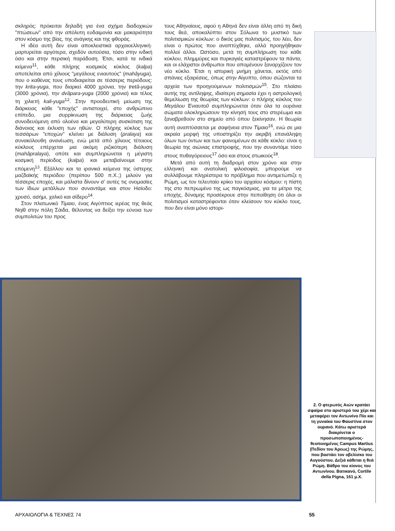σκληρός: πρόκειται δηλαδή για ένα σχήμα διαδοχικών "πτώσεων" από την απόλυτη ευδαιμονία και μακαριότητα στον κόσμο της βίας, της ανάγκης και της φθοράς.
Η ιδέα αυτή δεν είναι αποκλειστικά αρχαιοελληνική· μαρτυρείται αργότερα, σχεδόν αυτούσια, τόσο στην ινδική όσο και στην περσική παράδοση. Έτσι, κατά τα ινδικά κείμενα<sup>11</sup>, κάθε πλήρης κοσμικός κύκλος (kalpa) αποτελείται από χίλιους "μεγάλους ενιαυτούς" (mahâyuga), που ο καθένας τους υποδιαιρείται σε τέσσερις περιόδους: την krita-yuga, που διαρκεί 4000 χρόνια, την tretâ-yuga (3000 χρόνια), την dvâpara-yuga (2000 χρόνια) και τέλος τη χιλιετή kali-yuga<sup>12</sup>. Στην προοδευτική μείωση της διάρκειας κάθε "εποχής" αντιστοιχεί, στο ανθρώπινο επίπεδο, μια συρρίκνωση της διάρκειας ζωής συνοδευόμενη από ολοένα και μεγαλύτερη συσκότιση της διάνοιας και έκλυση των ηθών. Ο πλήρης κύκλος των τεσσάρων "εποχών" κλείνει με διάλυση (pralaya) και συνακόλουθη ανανέωση, ενώ μετά από χίλιους τέτοιους κύκλους επέρχεται μια ακόμη ριζικότερη διάλυση (mahâpralaya), οπότε και συμπληρώνεται η μέγιστη κοσμική περίοδος (kalpa) και μεταβαίνουμε στην επόμενη<sup>13</sup>. Εξάλλου και τα ιρανικά κείμενα της ύστερης μαζδαϊκής περιόδου (περίπου 500 π.Χ.;) μιλούν για τέσσερις εποχές, και μάλιστα δίνουν σ' αυτές τις ονομασίες των ίδιων μετάλλων που συναντάμε και στον Ησίοδο: χρυσό, ασήμι, χαλκό και σίδερο<sup>14</sup>.
Στον πλατωνικό Τίμαιο, ένας Αιγύπτιος ιερέας της θεάς Νηίθ στην πόλη Σάιδα, θέλοντας να δείξει την εύνοια των συμπολιτών του προς
τους Αθηναίους, αφού η Αθηνά δεν είναι άλλη από τη δική τους θεά, αποκαλύπτει στον Σόλωνα το μυστικό των πολιτισμικών κύκλων: ο δικός μας πολιτισμός, του λέει, δεν είναι ο πρώτος που αναπτύχθηκε, αλλά προηγήθηκαν πολλοί άλλοι. Ωστόσο, μετά τη συμπλήρωση του κάθε κύκλου, πλημμύρες και πυρκαγιές καταστρέφουν τα πάντα, και οι ελάχιστοι άνθρωποι που απομένουν ξαναρχίζουν τον νέο κύκλο. Έτσι η ιστορική μνήμη χάνεται, εκτός από σπάνιες εξαιρέσεις, όπως στην Αίγυπτο, όπου σώζονται τα αρχεία των προηγούμενων πολιτισμών<sup>15</sup>. Στο πλαίσιο αυτής της αντίληψης, ιδιαίτερη σημασία έχει η αστρολογική θεμελίωση της θεωρίας των κύκλων: ο πλήρης κύκλος του Μεγάλου Ἐνιαυτοῦ συμπληρώνεται όταν όλα τα ουράνια σώματα ολοκληρώσουν την κίνησή τους στο στερέωμα και ξαναβρεθούν στο σημείο από όπου ξεκίνησαν. Η θεωρία αυτή αναπτύσσεται με σαφήνεια στον Τίμαιο<sup>16</sup>, ενώ σε μια ακραία μορφή της υποστηρίζει την ακριβή επανάληψη όλων των όντων και των φαινομένων σε κάθε κύκλο: είναι η θεωρία της αιώνιας επιστροφής, που την συναντάμε τόσο στους πυθαγόρειους<sup>17</sup> όσο και στους στωικούς<sup>18</sup>.
Μετά από αυτή τη διαδρομή στον χρόνο και στην ελληνική και ανατολική φιλοσοφία, μπορούμε να συλλάβουμε πληρέστερα το πρόβλημα που αντιμετώπιζε η Ρώμη, ως τον τελευταίο κρίκο του αρχαίου κόσμου: η πίστη της στο πεπρωμένο της ως παγκόσμιας, για τα μέτρα της εποχής, δύναμης προσέκρουε στην πεποίθηση ότι όλοι οι πολιτισμοί καταστρέφονται όταν κλείσουν τον κύκλο τους, που δεν είναι μόνο ιστορι-
2. Ο φτερωτός Αιών κρατάει σφαίρα στο αριστερό του χέρι και μεταφέρει τον Αντωνίνο Πίο και τη γυναίκα του Φαυστίνα στον ουρανό. Κάτω αριστερά διακρίνεται ο προσωποποιημένος-θεοποιημένος Campus Martius (Πεδίον του Άρεως) της Ρώμης, που βαστάει τον οβελίσκο του Αυγούστου. Δεξιά κάθεται η θεά Ρώμη. Βάθρο του κίονος του Αντωνίνου. Βατικανό, Cortile della Pigna, 161 μ.Χ.
ΑΡΧΑΙΟΛΟΓΙΑ & ΤΕΧΝΕΣ 74 55